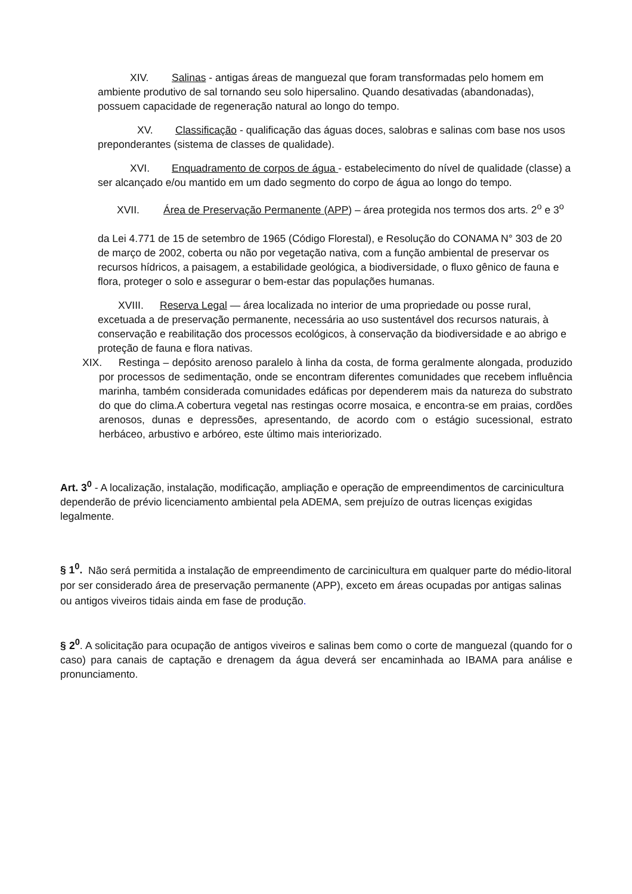XIV. Salinas - antigas áreas de manguezal que foram transformadas pelo homem em ambiente produtivo de sal tornando seu solo hipersalino. Quando desativadas (abandonadas), possuem capacidade de regeneração natural ao longo do tempo.
XV. Classificação - qualificação das águas doces, salobras e salinas com base nos usos preponderantes (sistema de classes de qualidade).
XVI. Enquadramento de corpos de água - estabelecimento do nível de qualidade (classe) a ser alcançado e/ou mantido em um dado segmento do corpo de água ao longo do tempo.
XVII. Área de Preservação Permanente (APP) – área protegida nos termos dos arts. 2<sup>o</sup> e 3<sup>o</sup>
da Lei 4.771 de 15 de setembro de 1965 (Código Florestal), e Resolução do CONAMA N° 303 de 20 de março de 2002, coberta ou não por vegetação nativa, com a função ambiental de preservar os recursos hídricos, a paisagem, a estabilidade geológica, a biodiversidade, o fluxo gênico de fauna e flora, proteger o solo e assegurar o bem-estar das populações humanas.
XVIII. Reserva Legal — área localizada no interior de uma propriedade ou posse rural, excetuada a de preservação permanente, necessária ao uso sustentável dos recursos naturais, à conservação e reabilitação dos processos ecológicos, à conservação da biodiversidade e ao abrigo e proteção de fauna e flora nativas.
XIX. Restinga – depósito arenoso paralelo à linha da costa, de forma geralmente alongada, produzido por processos de sedimentação, onde se encontram diferentes comunidades que recebem influência marinha, também considerada comunidades edáficas por dependerem mais da natureza do substrato do que do clima.A cobertura vegetal nas restingas ocorre mosaica, e encontra-se em praias, cordões arenosos, dunas e depressões, apresentando, de acordo com o estágio sucessional, estrato herbáceo, arbustivo e arbóreo, este último mais interiorizado.
Art. 3<sup>0</sup> - A localização, instalação, modificação, ampliação e operação de empreendimentos de carcinicultura dependerão de prévio licenciamento ambiental pela ADEMA, sem prejuízo de outras licenças exigidas legalmente.
§ 1<sup>0</sup>. Não será permitida a instalação de empreendimento de carcinicultura em qualquer parte do médio-litoral por ser considerado área de preservação permanente (APP), exceto em áreas ocupadas por antigas salinas ou antigos viveiros tidais ainda em fase de produção.
§ 2<sup>0</sup>. A solicitação para ocupação de antigos viveiros e salinas bem como o corte de manguezal (quando for o caso) para canais de captação e drenagem da água deverá ser encaminhada ao IBAMA para análise e pronunciamento.